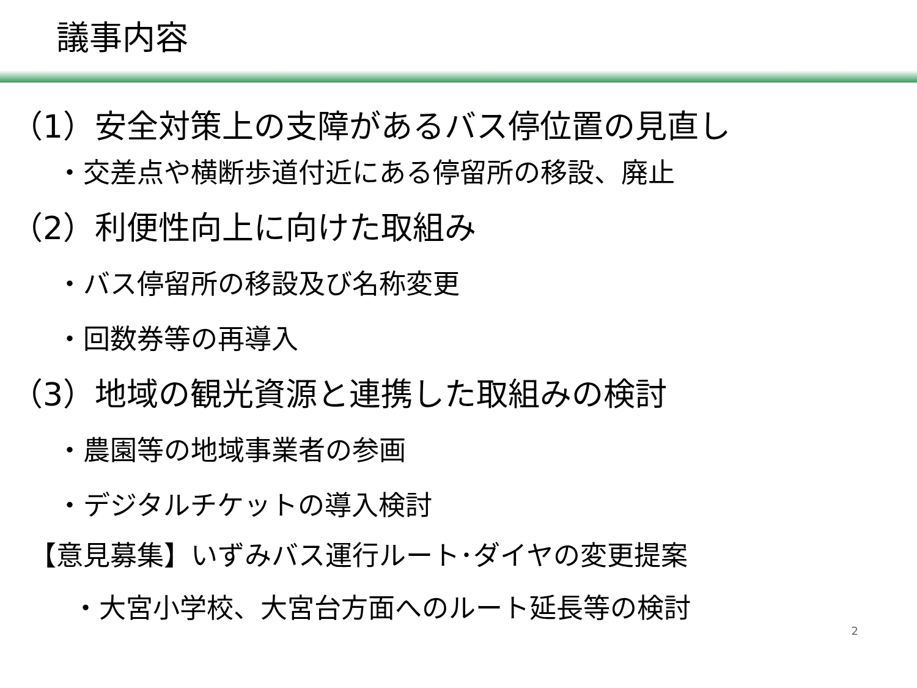議事内容
（1）安全対策上の支障があるバス停位置の見直し
・交差点や横断歩道付近にある停留所の移設、廃止
（2）利便性向上に向けた取組み
・バス停留所の移設及び名称変更
・回数券等の再導入
（3）地域の観光資源と連携した取組みの検討
・農園等の地域事業者の参画
・デジタルチケットの導入検討
【意見募集】いずみバス運行ルート･ダイヤの変更提案
・大宮小学校、大宮台方面へのルート延長等の検討
2